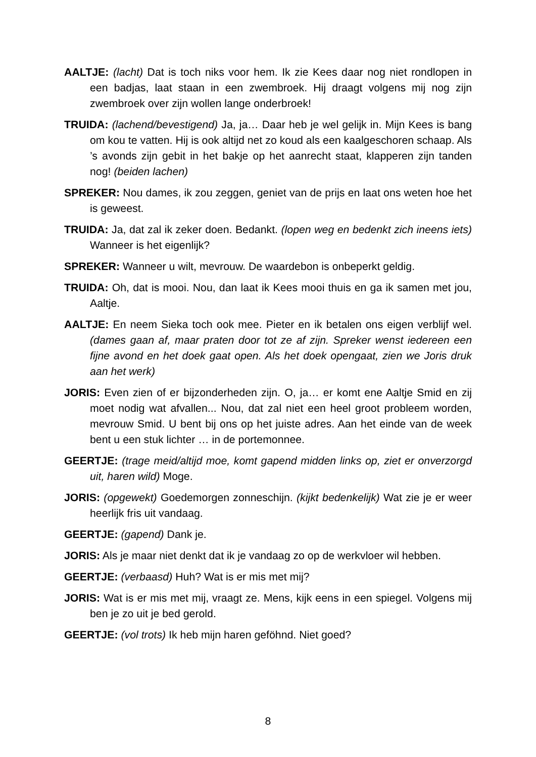AALTJE: (lacht) Dat is toch niks voor hem. Ik zie Kees daar nog niet rondlopen in een badjas, laat staan in een zwembroek. Hij draagt volgens mij nog zijn zwembroek over zijn wollen lange onderbroek!
TRUIDA: (lachend/bevestigend) Ja, ja… Daar heb je wel gelijk in. Mijn Kees is bang om kou te vatten. Hij is ook altijd net zo koud als een kaalgeschoren schaap. Als ’s avonds zijn gebit in het bakje op het aanrecht staat, klapperen zijn tanden nog! (beiden lachen)
SPREKER: Nou dames, ik zou zeggen, geniet van de prijs en laat ons weten hoe het is geweest.
TRUIDA: Ja, dat zal ik zeker doen. Bedankt. (lopen weg en bedenkt zich ineens iets) Wanneer is het eigenlijk?
SPREKER: Wanneer u wilt, mevrouw. De waardebon is onbeperkt geldig.
TRUIDA: Oh, dat is mooi. Nou, dan laat ik Kees mooi thuis en ga ik samen met jou, Aaltje.
AALTJE: En neem Sieka toch ook mee. Pieter en ik betalen ons eigen verblijf wel. (dames gaan af, maar praten door tot ze af zijn. Spreker wenst iedereen een fijne avond en het doek gaat open. Als het doek opengaat, zien we Joris druk aan het werk)
JORIS: Even zien of er bijzonderheden zijn. O, ja… er komt ene Aaltje Smid en zij moet nodig wat afvallen... Nou, dat zal niet een heel groot probleem worden, mevrouw Smid. U bent bij ons op het juiste adres. Aan het einde van de week bent u een stuk lichter … in de portemonnee.
GEERTJE: (trage meid/altijd moe, komt gapend midden links op, ziet er onverzorgd uit, haren wild) Moge.
JORIS: (opgewekt) Goedemorgen zonneschijn. (kijkt bedenkelijk) Wat zie je er weer heerlijk fris uit vandaag.
GEERTJE: (gapend) Dank je.
JORIS: Als je maar niet denkt dat ik je vandaag zo op de werkvloer wil hebben.
GEERTJE: (verbaasd) Huh? Wat is er mis met mij?
JORIS: Wat is er mis met mij, vraagt ze. Mens, kijk eens in een spiegel. Volgens mij ben je zo uit je bed gerold.
GEERTJE: (vol trots) Ik heb mijn haren geföhnd. Niet goed?
8